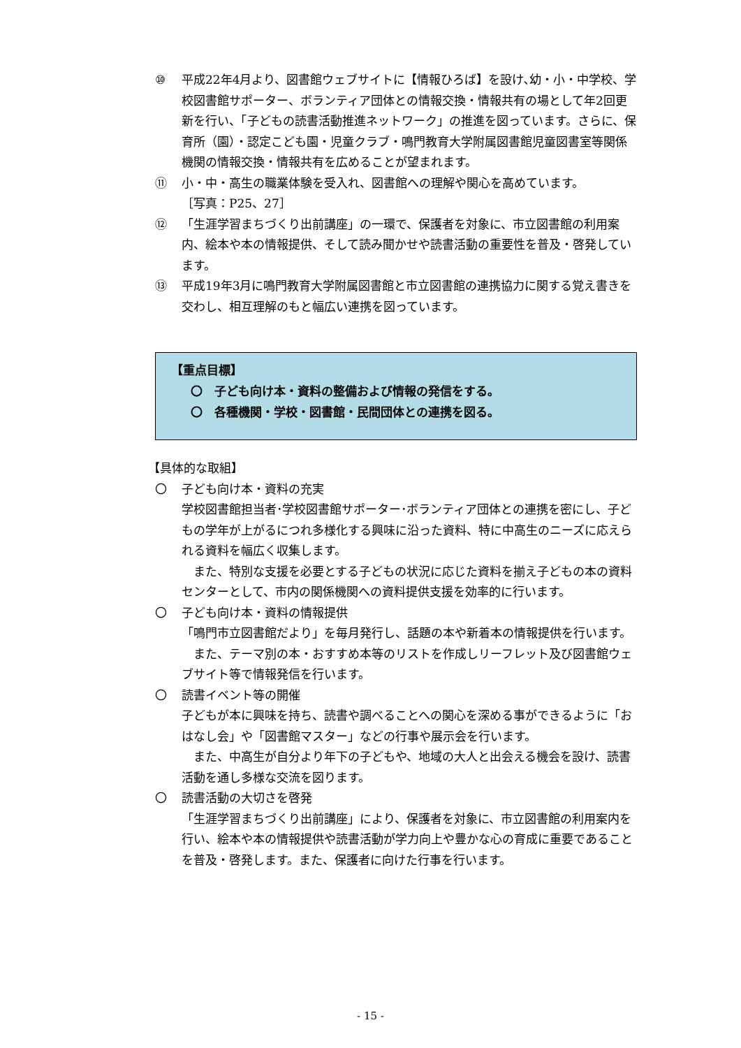⑩ 平成22年4月より、図書館ウェブサイトに【情報ひろば】を設け､幼・小・中学校、学校図書館サポーター、ボランティア団体との情報交換・情報共有の場として年2回更新を行い、「子どもの読書活動推進ネットワーク」の推進を図っています。さらに、保育所（園）・認定こども園・児童クラブ・鳴門教育大学附属図書館児童図書室等関係機関の情報交換・情報共有を広めることが望まれます。
⑪ 小・中・高生の職業体験を受入れ、図書館への理解や関心を高めています。
［写真：P25、27］
⑫ 「生涯学習まちづくり出前講座」の一環で、保護者を対象に、市立図書館の利用案内、絵本や本の情報提供、そして読み聞かせや読書活動の重要性を普及・啓発しています。
⑬ 平成19年3月に鳴門教育大学附属図書館と市立図書館の連携協力に関する覚え書きを交わし、相互理解のもと幅広い連携を図っています。
【重点目標】
〇　子ども向け本・資料の整備および情報の発信をする。
〇　各種機関・学校・図書館・民間団体との連携を図る。
【具体的な取組】
〇 子ども向け本・資料の充実
学校図書館担当者･学校図書館サポーター･ボランティア団体との連携を密にし、子どもの学年が上がるにつれ多様化する興味に沿った資料、特に中高生のニーズに応えられる資料を幅広く収集します。
　また、特別な支援を必要とする子どもの状況に応じた資料を揃え子どもの本の資料センターとして、市内の関係機関への資料提供支援を効率的に行います。
〇 子ども向け本・資料の情報提供
「鳴門市立図書館だより」を毎月発行し、話題の本や新着本の情報提供を行います。
　また、テーマ別の本・おすすめ本等のリストを作成しリーフレット及び図書館ウェブサイト等で情報発信を行います。
〇 読書イベント等の開催
子どもが本に興味を持ち、読書や調べることへの関心を深める事ができるように「おはなし会」や「図書館マスター」などの行事や展示会を行います。
　また、中高生が自分より年下の子どもや、地域の大人と出会える機会を設け、読書活動を通し多様な交流を図ります。
〇 読書活動の大切さを啓発
「生涯学習まちづくり出前講座」により、保護者を対象に、市立図書館の利用案内を行い、絵本や本の情報提供や読書活動が学力向上や豊かな心の育成に重要であることを普及・啓発します。また、保護者に向けた行事を行います。
- 15 -